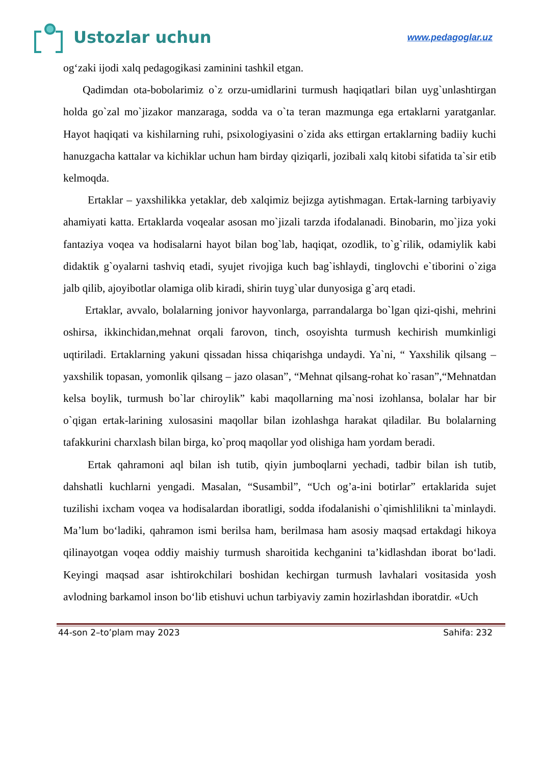Ustozlar uchun
www.pedagoglar.uz
og‘zaki ijodi xalq pedagogikasi zaminini tashkil etgan.
Qadimdan ota-bobolarimiz o`z orzu-umidlarini turmush haqiqatlari bilan uyg`unlashtirgan holda go`zal mo`jizakor manzaraga, sodda va o`ta teran mazmunga ega ertaklarni yaratganlar. Hayot haqiqati va kishilarning ruhi, psixologiyasini o`zida aks ettirgan ertaklarning badiiy kuchi hanuzgacha kattalar va kichiklar uchun ham birday qiziqarli, jozibali xalq kitobi sifatida ta`sir etib kelmoqda.
Ertaklar – yaxshilikka yetaklar, deb xalqimiz bejizga aytishmagan. Ertak-larning tarbiyaviy ahamiyati katta. Ertaklarda voqealar asosan mo`jizali tarzda ifodalanadi. Binobarin, mo`jiza yoki fantaziya voqea va hodisalarni hayot bilan bog`lab, haqiqat, ozodlik, to`g`rilik, odamiylik kabi didaktik g`oyalarni tashviq etadi, syujet rivojiga kuch bag`ishlaydi, tinglovchi e`tiborini o`ziga jalb qilib, ajoyibotlar olamiga olib kiradi, shirin tuyg`ular dunyosiga g`arq etadi.
Ertaklar, avvalo, bolalarning jonivor hayvonlarga, parrandalarga bo`lgan qizi-qishi, mehrini oshirsa, ikkinchidan,mehnat orqali farovon, tinch, osoyishta turmush kechirish mumkinligi uqtiriladi. Ertaklarning yakuni qissadan hissa chiqarishga undaydi. Ya`ni, “ Yaxshilik qilsang – yaxshilik topasan, yomonlik qilsang – jazo olasan”, “Mehnat qilsang-rohat ko`rasan”,“Mehnatdan kelsa boylik, turmush bo`lar chiroylik” kabi maqollarning ma`nosi izohlansa, bolalar har bir o`qigan ertak-larining xulosasini maqollar bilan izohlashga harakat qiladilar. Bu bolalarning tafakkurini charxlash bilan birga, ko`proq maqollar yod olishiga ham yordam beradi.
Ertak qahramoni aql bilan ish tutib, qiyin jumboqlarni yechadi, tadbir bilan ish tutib, dahshatli kuchlarni yengadi. Masalan, “Susambil”, “Uch og’a-ini botirlar” ertaklarida sujet tuzilishi ixcham voqea va hodisalardan iboratligi, sodda ifodalanishi o`qimishlilikni ta`minlaydi. Ma’lum bo‘ladiki, qahramon ismi berilsa ham, berilmasa ham asosiy maqsad ertakdagi hikoya qilinayotgan voqea oddiy maishiy turmush sharoitida kechganini ta’kidlashdan iborat bo‘ladi. Keyingi maqsad asar ishtirokchilari boshidan kechirgan turmush lavhalari vositasida yosh avlodning barkamol inson bo‘lib etishuvi uchun tarbiyaviy zamin hozirlashdan iboratdir. «Uch
44-son 2–to’plam may 2023 Sahifa: 232